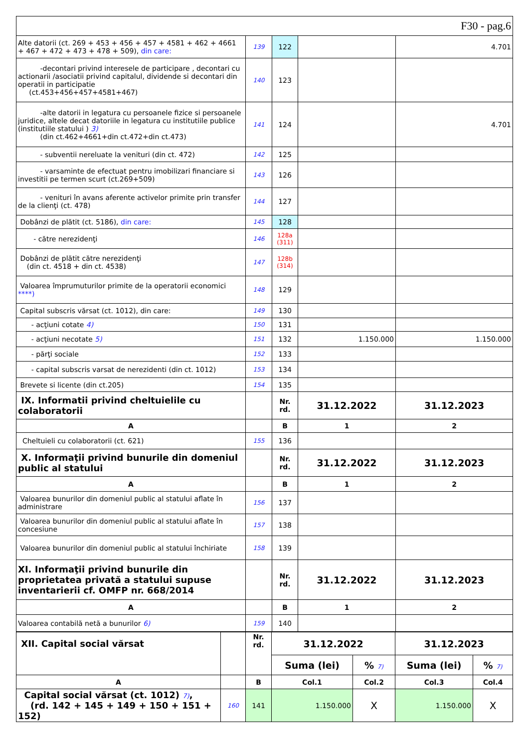| F30 - pag.6 | | | | |
| Alte datorii (ct. 269 + 453 + 456 + 457 + 4581 + 462 + 4661 + 467 + 472 + 473 + 478 + 509), din care: | 139 | 122 | | 4.701 |
| -decontari privind interesele de participare , decontari cu actionarii /asociatii privind capitalul, dividende si decontari din operatii in participatie (ct.453+456+457+4581+467) | 140 | 123 | | |
| -alte datorii in legatura cu persoanele fizice si persoanele juridice, altele decat datoriile in legatura cu institutiile publice (institutiile statului ) 3) (din ct.462+4661+din ct.472+din ct.473) | 141 | 124 | | 4.701 |
| - subventii nereluate la venituri (din ct. 472) | 142 | 125 | | |
| - varsaminte de efectuat pentru imobilizari financiare si investitii pe termen scurt (ct.269+509) | 143 | 126 | | |
| - venituri în avans aferente activelor primite prin transfer de la clienţi (ct. 478) | 144 | 127 | | |
| Dobânzi de plătit (ct. 5186), din care: | 145 | 128 | | |
| - către nerezidenţi | 146 | 128a (311) | | |
| Dobânzi de plătit către nerezidenţi (din ct. 4518 + din ct. 4538) | 147 | 128b (314) | | |
| Valoarea împrumuturilor primite de la operatorii economici ****) | 148 | 129 | | |
| Capital subscris vărsat (ct. 1012), din care: | 149 | 130 | | |
| - acţiuni cotate 4) | 150 | 131 | | |
| - acţiuni necotate 5) | 151 | 132 | 1.150.000 | 1.150.000 |
| - părţi sociale | 152 | 133 | | |
| - capital subscris varsat de nerezidenti (din ct. 1012) | 153 | 134 | | |
| Brevete si licente (din ct.205) | 154 | 135 | | |
| IX. Informatii privind cheltuielile cu colaboratorii | | Nr. rd. | 31.12.2022 | 31.12.2023 |
| A | | B | 1 | 2 |
| Cheltuieli cu colaboratorii (ct. 621) | 155 | 136 | | |
| X. Informaţii privind bunurile din domeniul public al statului | | Nr. rd. | 31.12.2022 | 31.12.2023 |
| A | | B | 1 | 2 |
| Valoarea bunurilor din domeniul public al statului aflate în administrare | 156 | 137 | | |
| Valoarea bunurilor din domeniul public al statului aflate în concesiune | 157 | 138 | | |
| Valoarea bunurilor din domeniul public al statului închiriate | 158 | 139 | | |
| XI. Informaţii privind bunurile din proprietatea privată a statului supuse inventarierii cf. OMFP nr. 668/2014 | | Nr. rd. | 31.12.2022 | 31.12.2023 |
| A | | B | 1 | 2 |
| Valoarea contabilă netă a bunurilor 6) | 159 | 140 | | |
| XII. Capital social vărsat | | Nr. rd. | 31.12.2022 | | 31.12.2023 | |
| | | | Suma (lei) | % 7) | Suma (lei) | % 7) |
| A | | B | Col.1 | Col.2 | Col.3 | Col.4 |
| Capital social vărsat (ct. 1012) 7) , (rd. 142 + 145 + 149 + 150 + 151 + 152) | 160 | 141 | 1.150.000 | X | 1.150.000 | X |